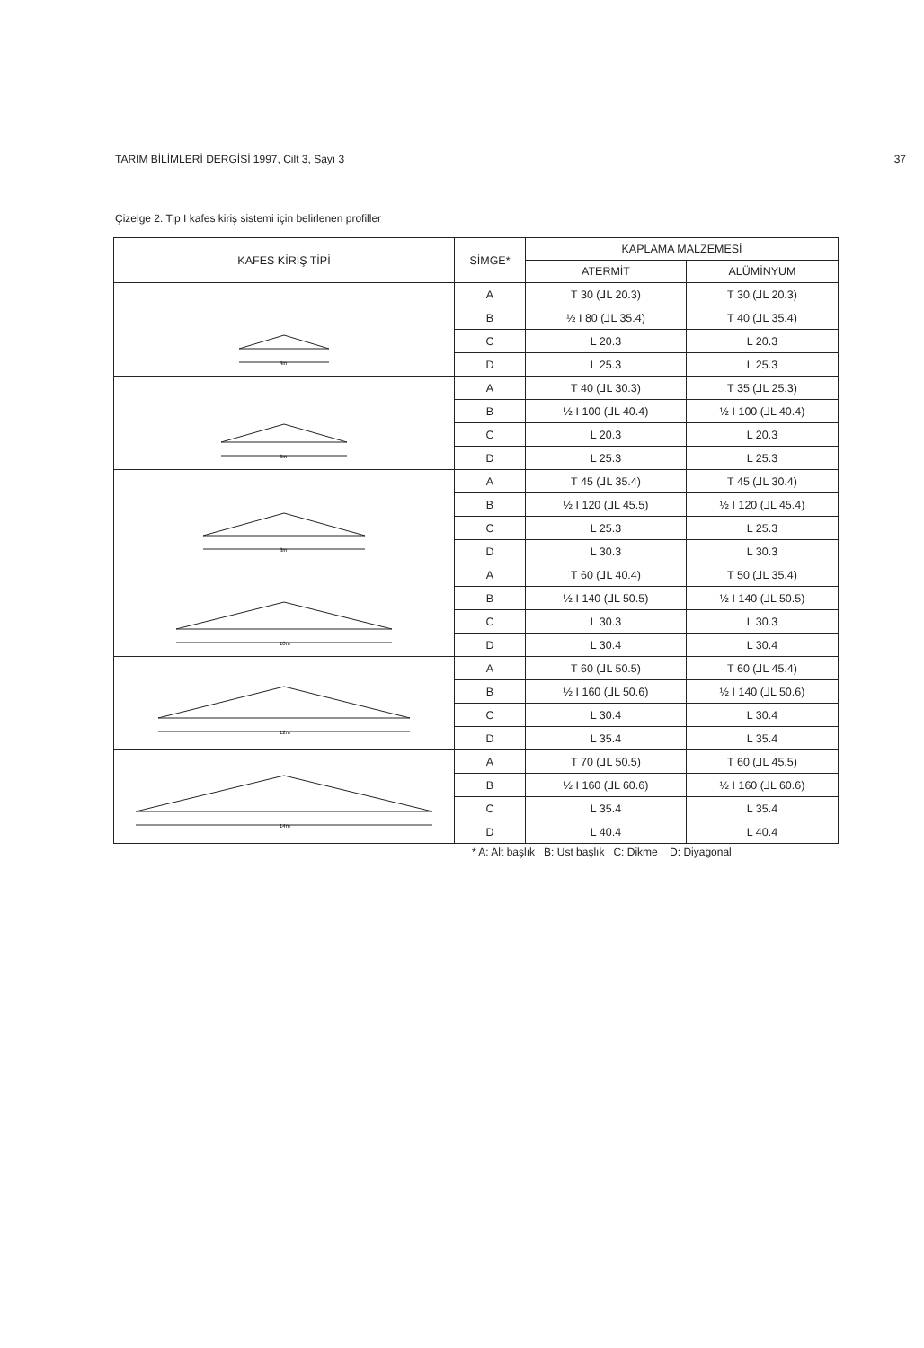TARIM BİLİMLERİ DERGİSİ 1997, Cilt 3, Sayı 3 37
Çizelge 2. Tip I kafes kiriş sistemi için belirlenen profiller
| KAFES KİRİŞ TİPİ | SİMGE* | KAPLAMA MALZEMESİ | |
| --- | --- | --- | --- |
| | | ATERMİT | ALÜMİNYUM |
| 4m | A | T 30 (⅃L 20.3) | T 30 (⅃L 20.3) |
| | B | ½ I 80 (⅃L 35.4) | T 40 (⅃L 35.4) |
| | C | L 20.3 | L 20.3 |
| | D | L 25.3 | L 25.3 |
| 6m | A | T 40 (⅃L 30.3) | T 35 (⅃L 25.3) |
| | B | ½ I 100 (⅃L 40.4) | ½ I 100 (⅃L 40.4) |
| | C | L 20.3 | L 20.3 |
| | D | L 25.3 | L 25.3 |
| 8m | A | T 45 (⅃L 35.4) | T 45 (⅃L 30.4) |
| | B | ½ I 120 (⅃L 45.5) | ½ I 120 (⅃L 45.4) |
| | C | L 25.3 | L 25.3 |
| | D | L 30.3 | L 30.3 |
| 10m | A | T 60 (⅃L 40.4) | T 50 (⅃L 35.4) |
| | B | ½ I 140 (⅃L 50.5) | ½ I 140 (⅃L 50.5) |
| | C | L 30.3 | L 30.3 |
| | D | L 30.4 | L 30.4 |
| 12m | A | T 60 (⅃L 50.5) | T 60 (⅃L 45.4) |
| | B | ½ I 160 (⅃L 50.6) | ½ I 140 (⅃L 50.6) |
| | C | L 30.4 | L 30.4 |
| | D | L 35.4 | L 35.4 |
| 14m | A | T 70 (⅃L 50.5) | T 60 (⅃L 45.5) |
| | B | ½ I 160 (⅃L 60.6) | ½ I 160 (⅃L 60.6) |
| | C | L 35.4 | L 35.4 |
| | D | L 40.4 | L 40.4 |
* A: Alt başlık B: Üst başlık C: Dikme D: Diyagonal